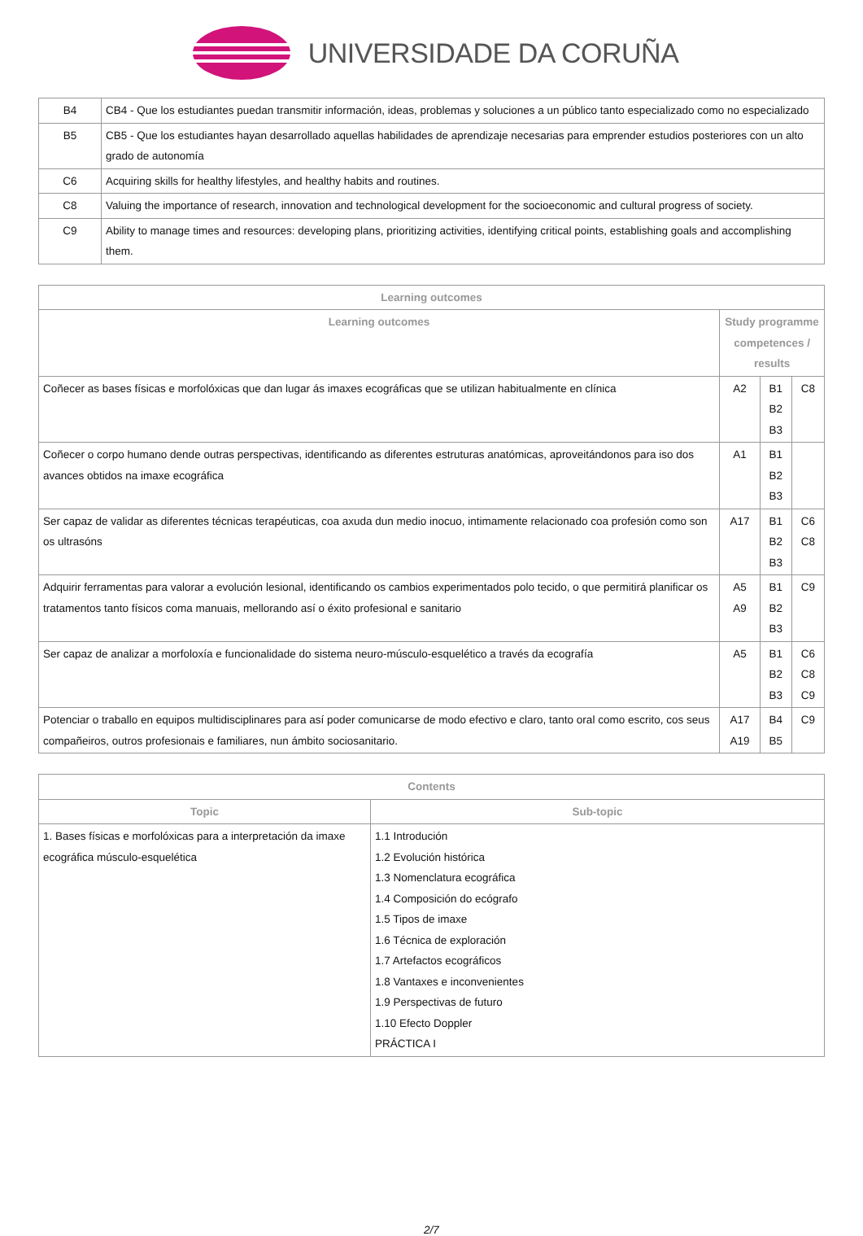UNIVERSIDADE DA CORUÑA
| B4 | CB4 - Que los estudiantes puedan transmitir información, ideas, problemas y soluciones a un público tanto especializado como no especializado |
| B5 | CB5 - Que los estudiantes hayan desarrollado aquellas habilidades de aprendizaje necesarias para emprender estudios posteriores con un alto grado de autonomía |
| C6 | Acquiring skills for healthy lifestyles, and healthy habits and routines. |
| C8 | Valuing the importance of research, innovation and technological development for the socioeconomic and cultural progress of society. |
| C9 | Ability to manage times and resources: developing plans, prioritizing activities, identifying critical points, establishing goals and accomplishing them. |
| Learning outcomes | | | |
| --- | --- | --- | --- |
| Learning outcomes | Study programme competences / results | | |
| Coñecer as bases físicas e morfolóxicas que dan lugar ás imaxes ecográficas que se utilizan habitualmente en clínica | A2 | B1 B2 B3 | C8 |
| Coñecer o corpo humano dende outras perspectivas, identificando as diferentes estruturas anatómicas, aproveitándonos para iso dos avances obtidos na imaxe ecográfica | A1 | B1 B2 B3 | |
| Ser capaz de validar as diferentes técnicas terapéuticas, coa axuda dun medio inocuo, intimamente relacionado coa profesión como son os ultrasóns | A17 | B1 B2 B3 | C6 C8 |
| Adquirir ferramentas para valorar a evolución lesional, identificando os cambios experimentados polo tecido, o que permitirá planificar os tratamentos tanto físicos coma manuais, mellorando así o éxito profesional e sanitario | A5 A9 | B1 B2 B3 | C9 |
| Ser capaz de analizar a morfoloxía e funcionalidade do sistema neuro-músculo-esquelético a través da ecografía | A5 | B1 B2 B3 | C6 C8 C9 |
| Potenciar o traballo en equipos multidisciplinares para así poder comunicarse de modo efectivo e claro, tanto oral como escrito, cos seus compañeiros, outros profesionais e familiares, nun ámbito sociosanitario. | A17 A19 | B4 B5 | C9 |
| Contents | |
| --- | --- |
| Topic | Sub-topic |
| 1. Bases físicas e morfolóxicas para a interpretación da imaxe ecográfica músculo-esquelética | 1.1 Introdución 1.2 Evolución histórica 1.3 Nomenclatura ecográfica 1.4 Composición do ecógrafo 1.5 Tipos de imaxe 1.6 Técnica de exploración 1.7 Artefactos ecográficos 1.8 Vantaxes e inconvenientes 1.9 Perspectivas de futuro 1.10 Efecto Doppler PRÁCTICA I |
2/7